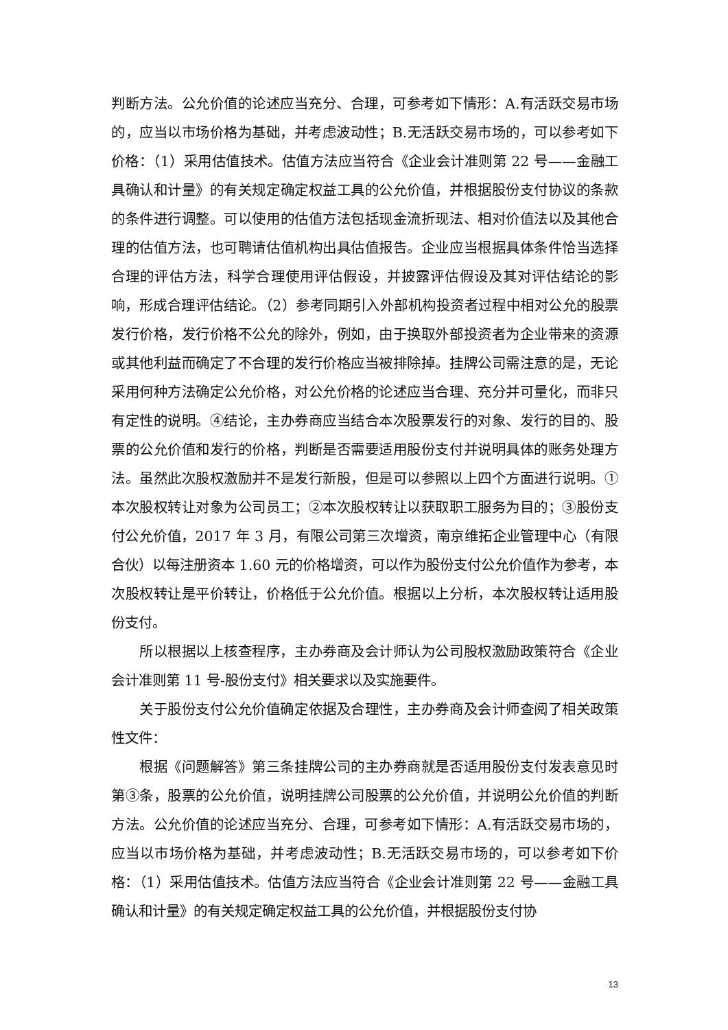判断方法。公允价值的论述应当充分、合理，可参考如下情形：A.有活跃交易市场的，应当以市场价格为基础，并考虑波动性；B.无活跃交易市场的，可以参考如下价格：（1）采用估值技术。估值方法应当符合《企业会计准则第 22 号——金融工具确认和计量》的有关规定确定权益工具的公允价值，并根据股份支付协议的条款的条件进行调整。可以使用的估值方法包括现金流折现法、相对价值法以及其他合理的估值方法，也可聘请估值机构出具估值报告。企业应当根据具体条件恰当选择合理的评估方法，科学合理使用评估假设，并披露评估假设及其对评估结论的影响，形成合理评估结论。（2）参考同期引入外部机构投资者过程中相对公允的股票发行价格，发行价格不公允的除外，例如，由于换取外部投资者为企业带来的资源或其他利益而确定了不合理的发行价格应当被排除掉。挂牌公司需注意的是，无论采用何种方法确定公允价格，对公允价格的论述应当合理、充分并可量化，而非只有定性的说明。④结论，主办券商应当结合本次股票发行的对象、发行的目的、股票的公允价值和发行的价格，判断是否需要适用股份支付并说明具体的账务处理方法。虽然此次股权激励并不是发行新股，但是可以参照以上四个方面进行说明。①本次股权转让对象为公司员工；②本次股权转让以获取职工服务为目的；③股份支付公允价值，2017 年 3 月，有限公司第三次增资，南京维拓企业管理中心（有限合伙）以每注册资本 1.60 元的价格增资，可以作为股份支付公允价值作为参考，本次股权转让是平价转让，价格低于公允价值。根据以上分析，本次股权转让适用股份支付。
所以根据以上核查程序，主办券商及会计师认为公司股权激励政策符合《企业会计准则第 11 号-股份支付》相关要求以及实施要件。
关于股份支付公允价值确定依据及合理性，主办券商及会计师查阅了相关政策性文件：
根据《问题解答》第三条挂牌公司的主办券商就是否适用股份支付发表意见时第③条，股票的公允价值，说明挂牌公司股票的公允价值，并说明公允价值的判断方法。公允价值的论述应当充分、合理，可参考如下情形：A.有活跃交易市场的，应当以市场价格为基础，并考虑波动性；B.无活跃交易市场的，可以参考如下价格：（1）采用估值技术。估值方法应当符合《企业会计准则第 22 号——金融工具确认和计量》的有关规定确定权益工具的公允价值，并根据股份支付协
13